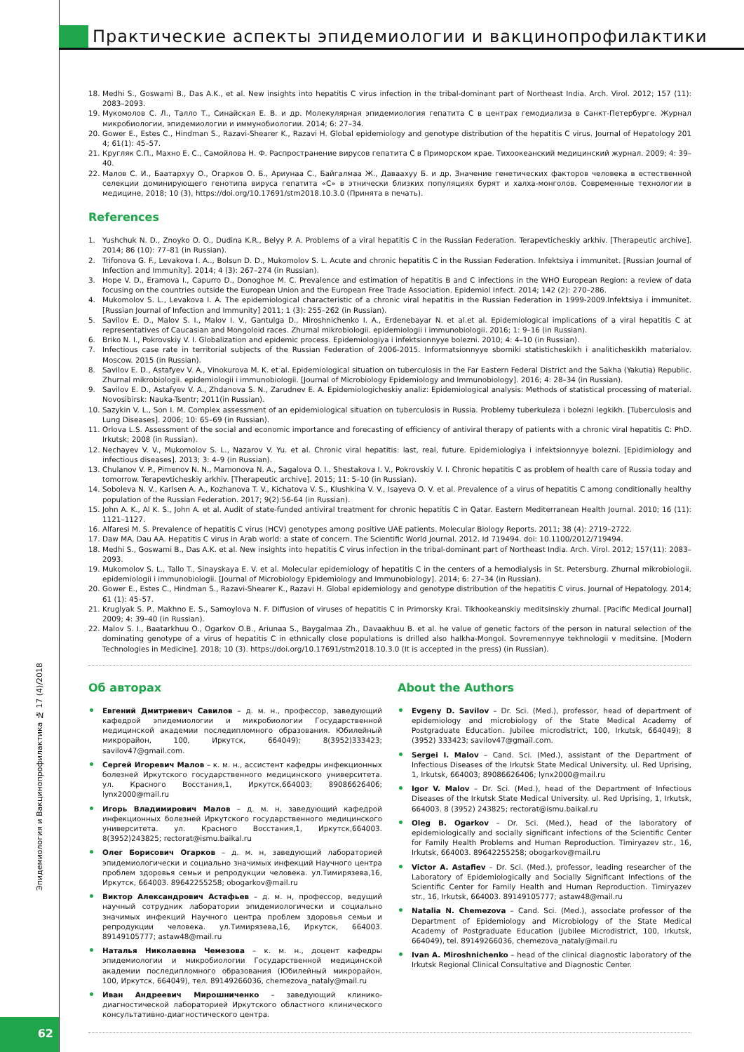Эпидемиология и Вакцинопрофилактика № 17 (4)/2018
62
Практические аспекты эпидемиологии и вакцинопрофилактики
18. Medhi S., Goswami B., Das A.K., et al. New insights into hepatitis C virus infection in the tribal-dominant part of Northeast India. Arch. Virol. 2012; 157 (11): 2083–2093.
19. Мукомолов С. Л., Талло Т., Синайская Е. В. и др. Молекулярная эпидемиология гепатита С в центрах гемодиализа в Санкт-Петербурге. Журнал микробиологии, эпидемиологии и иммунобиологии. 2014; 6: 27–34.
20. Gower E., Estes C., Hindman S., Razavi-Shearer K., Razavi H. Global epidemiology and genotype distribution of the hepatitis C virus. Journal of Hepatology 201 4; 61(1): 45–57.
21. Кругляк С.П., Махно Е. С., Самойлова Н. Ф. Распространение вирусов гепатита С в Приморском крае. Тихоокеанский медицинский журнал. 2009; 4: 39–40.
22. Малов С. И., Баатархуу О., Огарков О. Б., Ариунаа С., Байгалмаа Ж., Даваахуу Б. и др. Значение генетических факторов человека в естественной селекции доминирующего генотипа вируса гепатита «С» в этнически близких популяциях бурят и халха-монголов. Современные технологии в медицине, 2018; 10 (3), https://doi.org/10.17691/stm2018.10.3.0 (Принята в печать).
References
1. Yushchuk N. D., Znoyko O. O., Dudina K.R., Belyy P. A. Problems of a viral hepatitis C in the Russian Federation. Terapevticheskiy arkhiv. [Therapeutic archive]. 2014; 86 (10): 77–81 (in Russian).
2. Trifonova G. F., Levakova I. A.., Bolsun D. D., Mukomolov S. L. Acute and chronic hepatitis C in the Russian Federation. Infektsiya i immunitet. [Russian Journal of Infection and Immunity]. 2014; 4 (3): 267–274 (in Russian).
3. Hope V. D., Eramova I., Capurro D., Donoghoe M. C. Prevalence and estimation of hepatitis B and C infections in the WHO European Region: a review of data focusing on the countries outside the European Union and the European Free Trade Association. Epidemiol Infect. 2014; 142 (2): 270–286.
4. Mukomolov S. L., Levakova I. A. The epidemiological characteristic of a chronic viral hepatitis in the Russian Federation in 1999-2009.Infektsiya i immunitet. [Russian Journal of Infection and Immunity] 2011; 1 (3): 255–262 (in Russian).
5. Savilov E. D., Malov S. I., Malov I. V., Gantulga D., Miroshnichenko I. A., Erdenebayar N. et al.et al. Epidemiological implications of a viral hepatitis C at representatives of Caucasian and Mongoloid races. Zhurnal mikrobiologii. epidemiologii i immunobiologii. 2016; 1: 9–16 (in Russian).
6. Briko N. I., Pokrovskiy V. I. Globalization and epidemic process. Epidemiologiya i infektsionnyye bolezni. 2010; 4: 4–10 (in Russian).
7. Infectious case rate in territorial subjects of the Russian Federation of 2006-2015. Informatsionnyye sborniki statisticheskikh i analiticheskikh materialov. Moscow. 2015 (in Russian).
8. Savilov E. D., Astafyev V. A., Vinokurova M. K. et al. Epidemiological situation on tuberculosis in the Far Eastern Federal District and the Sakha (Yakutia) Republic. Zhurnal mikrobiologii. epidemiologii i immunobiologii. [Journal of Microbiology Epidemiology and Immunobiology]. 2016; 4: 28–34 (in Russian).
9. Savilov E. D., Astafyev V. A., Zhdanova S. N., Zarudnev E. A. Epidemiologicheskiy analiz: Epidemiological analysis: Methods of statistical processing of material. Novosibirsk: Nauka-Tsentr; 2011(in Russian).
10. Sazykin V. L., Son I. M. Complex assessment of an epidemiological situation on tuberculosis in Russia. Problemy tuberkuleza i bolezni legkikh. [Tuberculosis and Lung Diseases]. 2006; 10: 65–69 (in Russian).
11. Orlova L.S. Assessment of the social and economic importance and forecasting of efficiency of antiviral therapy of patients with a chronic viral hepatitis C: PhD. Irkutsk; 2008 (in Russian).
12. Nechayev V. V., Mukomolov S. L., Nazarov V. Yu. et al. Chronic viral hepatitis: last, real, future. Epidemiologiya i infektsionnyye bolezni. [Epidimiology and infectious diseases]. 2013; 3: 4–9 (in Russian).
13. Chulanov V. P., Pimenov N. N., Mamonova N. A., Sagalova O. I., Shestakova I. V., Pokrovskiy V. I. Chronic hepatitis C as problem of health care of Russia today and tomorrow. Terapevticheskiy arkhiv. [Therapeutic archive]. 2015; 11: 5–10 (in Russian).
14. Soboleva N. V., Karlsen A. A., Kozhanova T. V., Kichatova V. S., Klushkina V. V., Isayeva O. V. et al. Prevalence of a virus of hepatitis C among conditionally healthy population of the Russian Federation. 2017; 9(2):56-64 (in Russian).
15. John A. K., Al K. S., John A. et al. Audit of state-funded antiviral treatment for chronic hepatitis C in Qatar. Eastern Mediterranean Health Journal. 2010; 16 (11): 1121–1127.
16. Alfaresi M. S. Prevalence of hepatitis C virus (HCV) genotypes among positive UAE patients. Molecular Biology Reports. 2011; 38 (4): 2719–2722.
17. Daw MA, Dau AA. Hepatitis C virus in Arab world: a state of concern. The Scientific World Journal. 2012. Id 719494. doi: 10.1100/2012/719494.
18. Medhi S., Goswami B., Das A.K. et al. New insights into hepatitis C virus infection in the tribal-dominant part of Northeast India. Arch. Virol. 2012; 157(11): 2083–2093.
19. Mukomolov S. L., Tallo T., Sinayskaya E. V. et al. Molecular epidemiology of hepatitis C in the centers of a hemodialysis in St. Petersburg. Zhurnal mikrobiologii. epidemiologii i immunobiologii. [Journal of Microbiology Epidemiology and Immunobiology]. 2014; 6: 27–34 (in Russian).
20. Gower E., Estes C., Hindman S., Razavi-Shearer K., Razavi H. Global epidemiology and genotype distribution of the hepatitis C virus. Journal of Hepatology. 2014; 61 (1): 45–57.
21. Kruglyak S. P., Makhno E. S., Samoylova N. F. Diffusion of viruses of hepatitis C in Primorsky Krai. Tikhookeanskiy meditsinskiy zhurnal. [Pacific Medical Journal] 2009; 4: 39–40 (in Russian).
22. Malov S. I., Baatarkhuu O., Ogarkov O.B., Ariunaa S., Baygalmaa Zh., Davaakhuu B. et al. he value of genetic factors of the person in natural selection of the dominating genotype of a virus of hepatitis C in ethnically close populations is drilled also halkha-Mongol. Sovremennyye tekhnologii v meditsine. [Modern Technologies in Medicine]. 2018; 10 (3). https://doi.org/10.17691/stm2018.10.3.0 (It is accepted in the press) (in Russian).
Об авторах
Евгений Дмитриевич Савилов – д. м. н., профессор, заведующий кафедрой эпидемиологии и микробиологии Государственной медицинской академии последипломного образования. Юбилейный микрорайон, 100, Иркутск, 664049); 8(3952)333423; savilov47@gmail.com.
Сергей Игоревич Малов – к. м. н., ассистент кафедры инфекционных болезней Иркутского государственного медицинского университета. ул. Красного Восстания,1, Иркутск,664003; 89086626406; lynx2000@mail.ru
Игорь Владимирович Малов – д. м. н, заведующий кафедрой инфекционных болезней Иркутского государственного медицинского университета. ул. Красного Восстания,1, Иркутск,664003. 8(3952)243825; rectorat@ismu.baikal.ru
Олег Борисович Огарков – д. м. н, заведующий лабораторией эпидемиологически и социально значимых инфекций Научного центра проблем здоровья семьи и репродукции человека. ул.Тимирязева,16, Иркутск, 664003. 89642255258; obogarkov@mail.ru
Виктор Александрович Астафьев – д. м. н, профессор, ведущий научный сотрудник лаборатории эпидемиологически и социально значимых инфекций Научного центра проблем здоровья семьи и репродукции человека. ул.Тимирязева,16, Иркутск, 664003. 89149105777; astaw48@mail.ru
Наталья Николаевна Чемезова – к. м. н., доцент кафедры эпидемиологии и микробиологии Государственной медицинской академии последипломного образования (Юбилейный микрорайон, 100, Иркутск, 664049), тел. 89149266036, chemezova_nataly@mail.ru
Иван Андреевич Мирошниченко – заведующий клинико-диагностической лабораторией Иркутского областного клинического консультативно-диагностического центра.
About the Authors
Evgeny D. Savilov – Dr. Sci. (Med.), professor, head of department of epidemiology and microbiology of the State Medical Academy of Postgraduate Education. Jubilee microdistrict, 100, Irkutsk, 664049); 8 (3952) 333423; savilov47@gmail.com.
Sergei I. Malov – Cand. Sci. (Med.), assistant of the Department of Infectious Diseases of the Irkutsk State Medical University. ul. Red Uprising, 1, Irkutsk, 664003; 89086626406; lynx2000@mail.ru
Igor V. Malov – Dr. Sci. (Med.), head of the Department of Infectious Diseases of the Irkutsk State Medical University. ul. Red Uprising, 1, Irkutsk, 664003. 8 (3952) 243825; rectorat@ismu.baikal.ru
Oleg B. Ogarkov – Dr. Sci. (Med.), head of the laboratory of epidemiologically and socially significant infections of the Scientific Center for Family Health Problems and Human Reproduction. Timiryazev str., 16, Irkutsk, 664003. 89642255258; obogarkov@mail.ru
Victor A. Astafiev – Dr. Sci. (Med.), professor, leading researcher of the Laboratory of Epidemiologically and Socially Significant Infections of the Scientific Center for Family Health and Human Reproduction. Timiryazev str., 16, Irkutsk, 664003. 89149105777; astaw48@mail.ru
Natalia N. Chemezova – Cand. Sci. (Med.), associate professor of the Department of Epidemiology and Microbiology of the State Medical Academy of Postgraduate Education (Jubilee Microdistrict, 100, Irkutsk, 664049), tel. 89149266036, chemezova_nataly@mail.ru
Ivan A. Miroshnichenko – head of the clinical diagnostic laboratory of the Irkutsk Regional Clinical Consultative and Diagnostic Center.